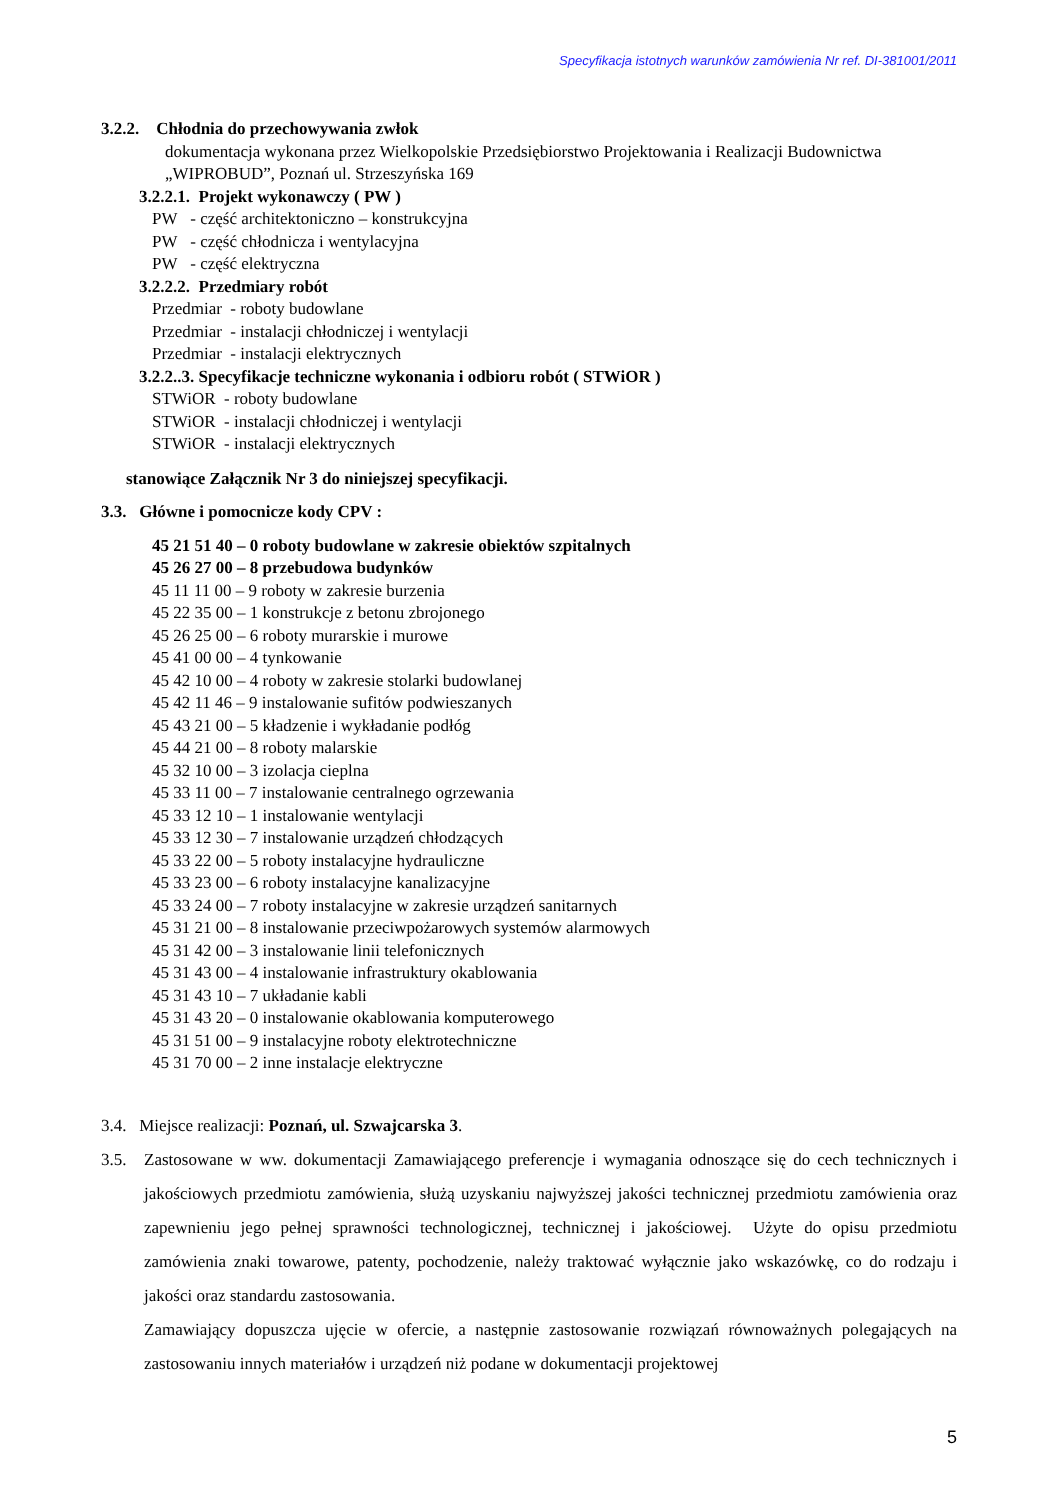Specyfikacja istotnych warunków zamówienia Nr ref. DI-381001/2011
3.2.2. Chłodnia do przechowywania zwłok
dokumentacja wykonana przez Wielkopolskie Przedsiębiorstwo Projektowania i Realizacji Budownictwa „WIPROBUD”, Poznań ul. Strzeszyńska 169
3.2.2.1. Projekt wykonawczy ( PW )
PW - część architektoniczno – konstrukcyjna
PW - część chłodnicza i wentylacyjna
PW - część elektryczna
3.2.2.2. Przedmiary robót
Przedmiar - roboty budowlane
Przedmiar - instalacji chłodniczej i wentylacji
Przedmiar - instalacji elektrycznych
3.2.2..3. Specyfikacje techniczne wykonania i odbioru robót ( STWiOR )
STWiOR - roboty budowlane
STWiOR - instalacji chłodniczej i wentylacji
STWiOR - instalacji elektrycznych
stanowiące Załącznik Nr 3 do niniejszej specyfikacji.
3.3. Główne i pomocnicze kody CPV :
45 21 51 40 – 0 roboty budowlane w zakresie obiektów szpitalnych
45 26 27 00 – 8 przebudowa budynków
45 11 11 00 – 9 roboty w zakresie burzenia
45 22 35 00 – 1 konstrukcje z betonu zbrojonego
45 26 25 00 – 6 roboty murarskie i murowe
45 41 00 00 – 4 tynkowanie
45 42 10 00 – 4 roboty w zakresie stolarki budowlanej
45 42 11 46 – 9 instalowanie sufitów podwieszanych
45 43 21 00 – 5 kładzenie i wykładanie podłóg
45 44 21 00 – 8 roboty malarskie
45 32 10 00 – 3 izolacja cieplna
45 33 11 00 – 7 instalowanie centralnego ogrzewania
45 33 12 10 – 1 instalowanie wentylacji
45 33 12 30 – 7 instalowanie urządzeń chłodzących
45 33 22 00 – 5 roboty instalacyjne hydrauliczne
45 33 23 00 – 6 roboty instalacyjne kanalizacyjne
45 33 24 00 – 7 roboty instalacyjne w zakresie urządzeń sanitarnych
45 31 21 00 – 8 instalowanie przeciwpożarowych systemów alarmowych
45 31 42 00 – 3 instalowanie linii telefonicznych
45 31 43 00 – 4 instalowanie infrastruktury okablowania
45 31 43 10 – 7 układanie kabli
45 31 43 20 – 0 instalowanie okablowania komputerowego
45 31 51 00 – 9 instalacyjne roboty elektrotechniczne
45 31 70 00 – 2 inne instalacje elektryczne
3.4. Miejsce realizacji: Poznań, ul. Szwajcarska 3.
3.5. Zastosowane w ww. dokumentacji Zamawiającego preferencje i wymagania odnoszące się do cech technicznych i jakościowych przedmiotu zamówienia, służą uzyskaniu najwyższej jakości technicznej przedmiotu zamówienia oraz zapewnieniu jego pełnej sprawności technologicznej, technicznej i jakościowej. Użyte do opisu przedmiotu zamówienia znaki towarowe, patenty, pochodzenie, należy traktować wyłącznie jako wskazówkę, co do rodzaju i jakości oraz standardu zastosowania.
Zamawiający dopuszcza ujęcie w ofercie, a następnie zastosowanie rozwiązań równoważnych polegających na zastosowaniu innych materiałów i urządzeń niż podane w dokumentacji projektowej
5